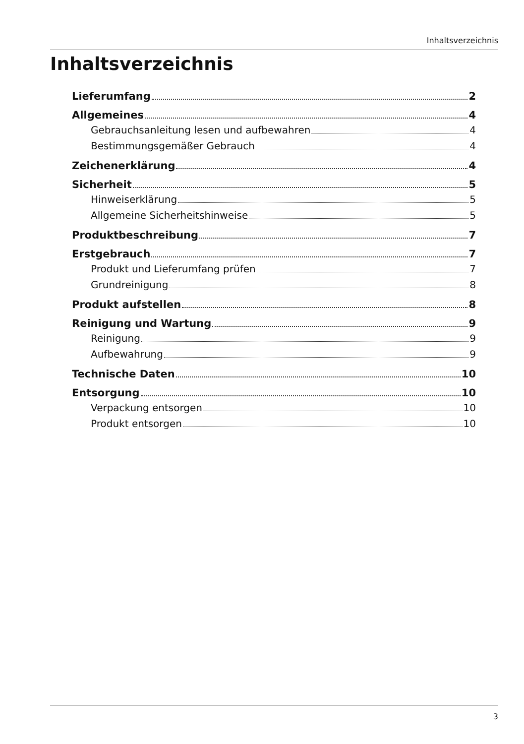Inhaltsverzeichnis
Inhaltsverzeichnis
Lieferumfang 2
Allgemeines 4
Gebrauchsanleitung lesen und aufbewahren 4
Bestimmungsgemäßer Gebrauch 4
Zeichenerklärung 4
Sicherheit 5
Hinweiserklärung 5
Allgemeine Sicherheitshinweise 5
Produktbeschreibung 7
Erstgebrauch 7
Produkt und Lieferumfang prüfen 7
Grundreinigung 8
Produkt aufstellen 8
Reinigung und Wartung 9
Reinigung 9
Aufbewahrung 9
Technische Daten 10
Entsorgung 10
Verpackung entsorgen 10
Produkt entsorgen 10
3